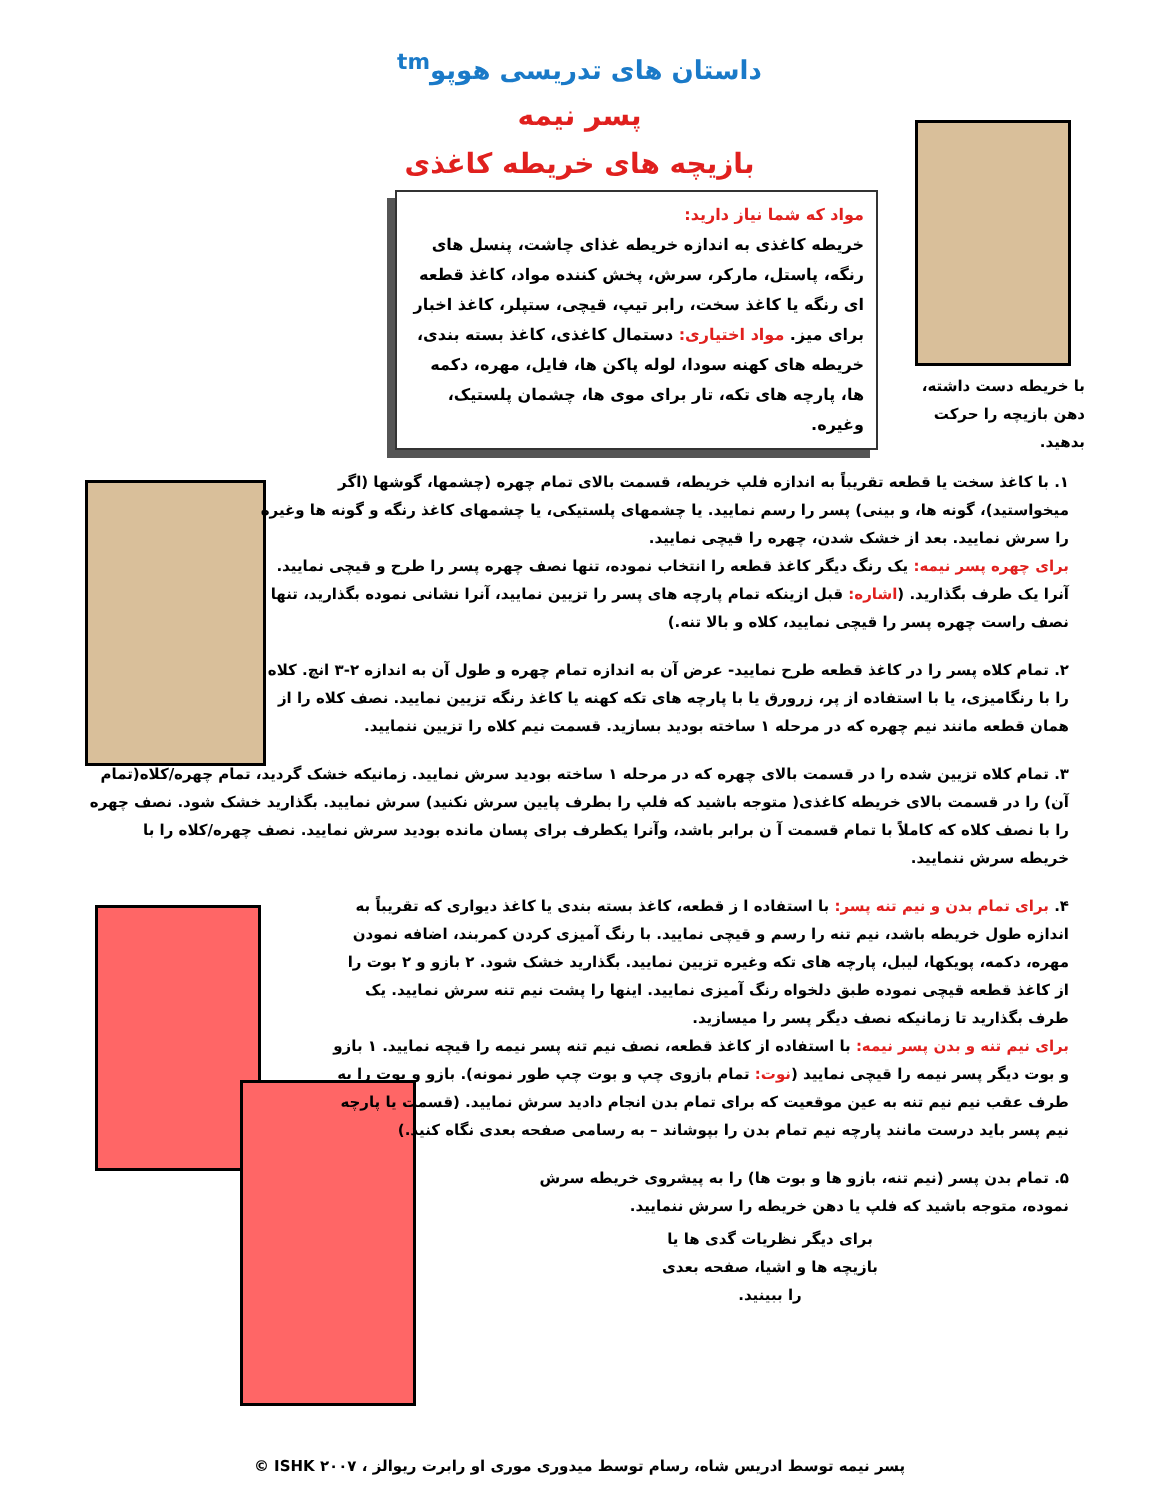داستان های تدریسی هوپو<sup>tm</sup>
پسر نیمه
بازیچه های خریطه کاغذی
مواد که شما نیاز دارید:
خریطه کاغذی به اندازه خریطه غذای چاشت، پنسل های رنگه، پاستل، مارکر، سرش، پخش کننده مواد، کاغذ قطعه ای رنگه یا کاغذ سخت، رابر تیپ، قیچی، ستپلر، کاغذ اخبار برای میز. مواد اختیاری: دستمال کاغذی، کاغذ بسته بندی، خریطه های کهنه سودا، لوله پاکن ها، فایل، مهره، دکمه ها، پارچه های تکه، تار برای موی ها، چشمان پلستیک، وغیره.
با خریطه دست داشته، دهن بازیچه را حرکت بدهید.
۱. با کاغذ سخت یا قطعه تقریباً به اندازه فلپ خریطه، قسمت بالای تمام چهره (چشمها، گوشها (اگر میخواستید)، گونه ها، و بینی) پسر را رسم نمایید. یا چشمهای پلستیکی، یا چشمهای کاغذ رنگه و گونه ها وغیره را سرش نمایید. بعد از خشک شدن، چهره را قیچی نمایید.
برای چهره پسر نیمه: یک رنگ دیگر کاغذ قطعه را انتخاب نموده، تنها نصف چهره پسر را طرح و قیچی نمایید. آنرا یک طرف بگذارید. (اشاره: قبل ازینکه تمام پارچه های پسر را تزیین نمایید، آنرا نشانی نموده بگذارید، تنها نصف راست چهره پسر را قیچی نمایید، کلاه و بالا تنه.)
۲. تمام کلاه پسر را در کاغذ قطعه طرح نمایید- عرض آن به اندازه تمام چهره و طول آن به اندازه ۲-۳ انچ. کلاه را با رنگامیزی، یا با استفاده از پر، زرورق یا با پارچه های تکه کهنه یا کاغذ رنگه تزیین نمایید. نصف کلاه را از همان قطعه مانند نیم چهره که در مرحله ۱ ساخته بودید بسازید. قسمت نیم کلاه را تزیین ننمایید.
۳. تمام کلاه تزیین شده را در قسمت بالای چهره که در مرحله ۱ ساخته بودید سرش نمایید. زمانیکه خشک گردید، تمام چهره/کلاه(تمام آن) را در قسمت بالای خریطه کاغذی( متوجه باشید که فلپ را بطرف پایین سرش نکنید) سرش نمایید. بگذارید خشک شود. نصف چهره را با نصف کلاه که کاملاً با تمام قسمت آ ن برابر باشد، وآنرا یکطرف برای پسان مانده بودید سرش نمایید. نصف چهره/کلاه را با خریطه سرش ننمایید.
۴. برای تمام بدن و نیم تنه پسر: با استفاده ا ز قطعه، کاغذ بسته بندی یا کاغذ دیواری که تقریباً به اندازه طول خریطه باشد، نیم تنه را رسم و قیچی نمایید. با رنگ آمیزی کردن کمربند، اضافه نمودن مهره، دکمه، پویکها، لیبل، پارچه های تکه وغیره تزیین نمایید. بگذارید خشک شود. ۲ بازو و ۲ بوت را از کاغذ قطعه قیچی نموده طبق دلخواه رنگ آمیزی نمایید. اینها را پشت نیم تنه سرش نمایید. یک طرف بگذارید تا زمانیکه نصف دیگر پسر را میسازید.
برای نیم تنه و بدن پسر نیمه: با استفاده از کاغذ قطعه، نصف نیم تنه پسر نیمه را قیچه نمایید. ۱ بازو و بوت دیگر پسر نیمه را قیچی نمایید (نوت: تمام بازوی چپ و بوت چپ طور نمونه). بازو و بوت را به طرف عقب نیم نیم تنه به عین موقعیت که برای تمام بدن انجام دادید سرش نمایید. (قسمت یا پارچه نیم پسر باید درست مانند پارچه نیم تمام بدن را بپوشاند – به رسامی صفحه بعدی نگاه کنید.)
۵. تمام بدن پسر (نیم تنه، بازو ها و بوت ها) را به پیشروی خریطه سرش نموده، متوجه باشید که فلپ یا دهن خریطه را سرش ننمایید.
برای دیگر نظریات گدی ها یا بازیچه ها و اشیا، صفحه بعدی را ببینید.
پسر نیمه توسط ادریس شاه، رسام توسط میدوری موری او رابرت ریوالز ، ۲۰۰۷ ISHK ©